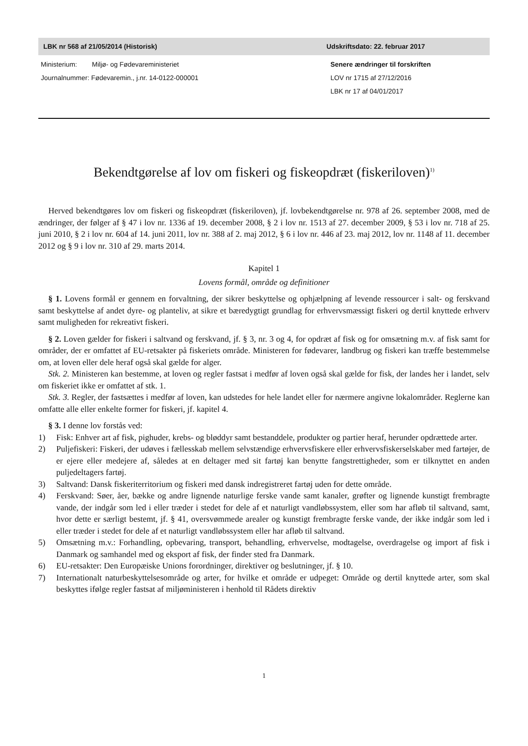LBK nr 568 af 21/05/2014 (Historisk) Udskriftsdato: 22. februar 2017
Ministerium: Miljø- og Fødevareministeriet
Journalnummer: Fødevaremin., j.nr. 14-0122-000001
Senere ændringer til forskriften
LOV nr 1715 af 27/12/2016
LBK nr 17 af 04/01/2017
Bekendtgørelse af lov om fiskeri og fiskeopdræt (fiskeriloven)<sup>1)</sup>
Herved bekendtgøres lov om fiskeri og fiskeopdræt (fiskeriloven), jf. lovbekendtgørelse nr. 978 af 26. september 2008, med de ændringer, der følger af § 47 i lov nr. 1336 af 19. december 2008, § 2 i lov nr. 1513 af 27. december 2009, § 53 i lov nr. 718 af 25. juni 2010, § 2 i lov nr. 604 af 14. juni 2011, lov nr. 388 af 2. maj 2012, § 6 i lov nr. 446 af 23. maj 2012, lov nr. 1148 af 11. december 2012 og § 9 i lov nr. 310 af 29. marts 2014.
Kapitel 1
Lovens formål, område og definitioner
§ 1. Lovens formål er gennem en forvaltning, der sikrer beskyttelse og ophjælpning af levende ressourcer i salt- og ferskvand samt beskyttelse af andet dyre- og planteliv, at sikre et bæredygtigt grundlag for erhvervsmæssigt fiskeri og dertil knyttede erhverv samt muligheden for rekreativt fiskeri.
§ 2. Loven gælder for fiskeri i saltvand og ferskvand, jf. § 3, nr. 3 og 4, for opdræt af fisk og for omsætning m.v. af fisk samt for områder, der er omfattet af EU-retsakter på fiskeriets område. Ministeren for fødevarer, landbrug og fiskeri kan træffe bestemmelse om, at loven eller dele heraf også skal gælde for alger.
Stk. 2. Ministeren kan bestemme, at loven og regler fastsat i medfør af loven også skal gælde for fisk, der landes her i landet, selv om fiskeriet ikke er omfattet af stk. 1.
Stk. 3. Regler, der fastsættes i medfør af loven, kan udstedes for hele landet eller for nærmere angivne lokalområder. Reglerne kan omfatte alle eller enkelte former for fiskeri, jf. kapitel 4.
§ 3. I denne lov forstås ved:
1) Fisk: Enhver art af fisk, pighuder, krebs- og bløddyr samt bestanddele, produkter og partier heraf, herunder opdrættede arter.
2) Puljefiskeri: Fiskeri, der udøves i fællesskab mellem selvstændige erhvervsfiskere eller erhvervsfiskerselskaber med fartøjer, de er ejere eller medejere af, således at en deltager med sit fartøj kan benytte fangstrettigheder, som er tilknyttet en anden puljedeltagers fartøj.
3) Saltvand: Dansk fiskeriterritorium og fiskeri med dansk indregistreret fartøj uden for dette område.
4) Ferskvand: Søer, åer, bække og andre lignende naturlige ferske vande samt kanaler, grøfter og lignende kunstigt frembragte vande, der indgår som led i eller træder i stedet for dele af et naturligt vandløbssystem, eller som har afløb til saltvand, samt, hvor dette er særligt bestemt, jf. § 41, oversvømmede arealer og kunstigt frembragte ferske vande, der ikke indgår som led i eller træder i stedet for dele af et naturligt vandløbssystem eller har afløb til saltvand.
5) Omsætning m.v.: Forhandling, opbevaring, transport, behandling, erhvervelse, modtagelse, overdragelse og import af fisk i Danmark og samhandel med og eksport af fisk, der finder sted fra Danmark.
6) EU-retsakter: Den Europæiske Unions forordninger, direktiver og beslutninger, jf. § 10.
7) Internationalt naturbeskyttelsesområde og arter, for hvilke et område er udpeget: Område og dertil knyttede arter, som skal beskyttes ifølge regler fastsat af miljøministeren i henhold til Rådets direktiv
1